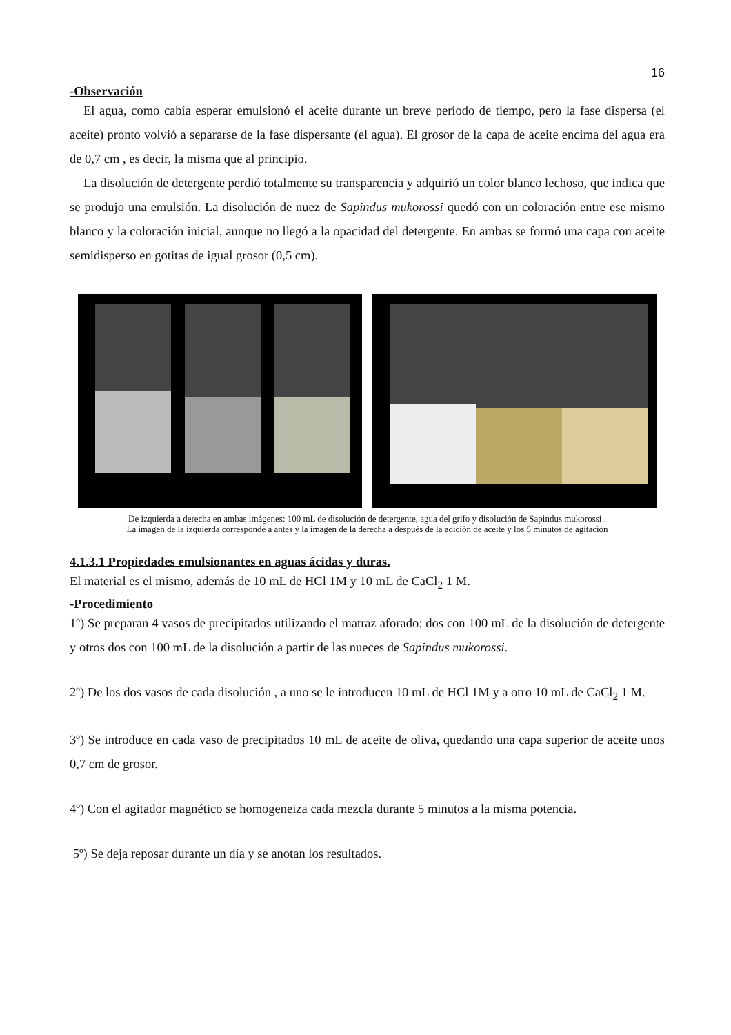16
-Observación
El agua, como cabía esperar emulsionó el aceite durante un breve período de tiempo, pero la fase dispersa (el aceite) pronto volvió a separarse de la fase dispersante (el agua). El grosor de la capa de aceite encima del agua era de 0,7 cm , es decir, la misma que al principio.
La disolución de detergente perdió totalmente su transparencia y adquirió un color blanco lechoso, que indica que se produjo una emulsión. La disolución de nuez de Sapindus mukorossi quedó con un coloración entre ese mismo blanco y la coloración inicial, aunque no llegó a la opacidad del detergente. En ambas se formó una capa con aceite semidisperso en gotitas de igual grosor (0,5 cm).
De izquierda a derecha en ambas imágenes: 100 mL de disolución de detergente, agua del grifo y disolución de Sapindus mukorossi .
La imagen de la izquierda corresponde a antes y la imagen de la derecha a después de la adición de aceite y los 5 minutos de agitación
4.1.3.1 Propiedades emulsionantes en aguas ácidas y duras.
El material es el mismo, además de 10 mL de HCl 1M y 10 mL de CaCl<sub>2</sub> 1 M.
-Procedimiento
1º) Se preparan 4 vasos de precipitados utilizando el matraz aforado: dos con 100 mL de la disolución de detergente y otros dos con 100 mL de la disolución a partir de las nueces de Sapindus mukorossi.
2º) De los dos vasos de cada disolución , a uno se le introducen 10 mL de HCl 1M y a otro 10 mL de CaCl<sub>2</sub> 1 M.
3º) Se introduce en cada vaso de precipitados 10 mL de aceite de oliva, quedando una capa superior de aceite unos 0,7 cm de grosor.
4º) Con el agitador magnético se homogeneiza cada mezcla durante 5 minutos a la misma potencia.
5º) Se deja reposar durante un día y se anotan los resultados.